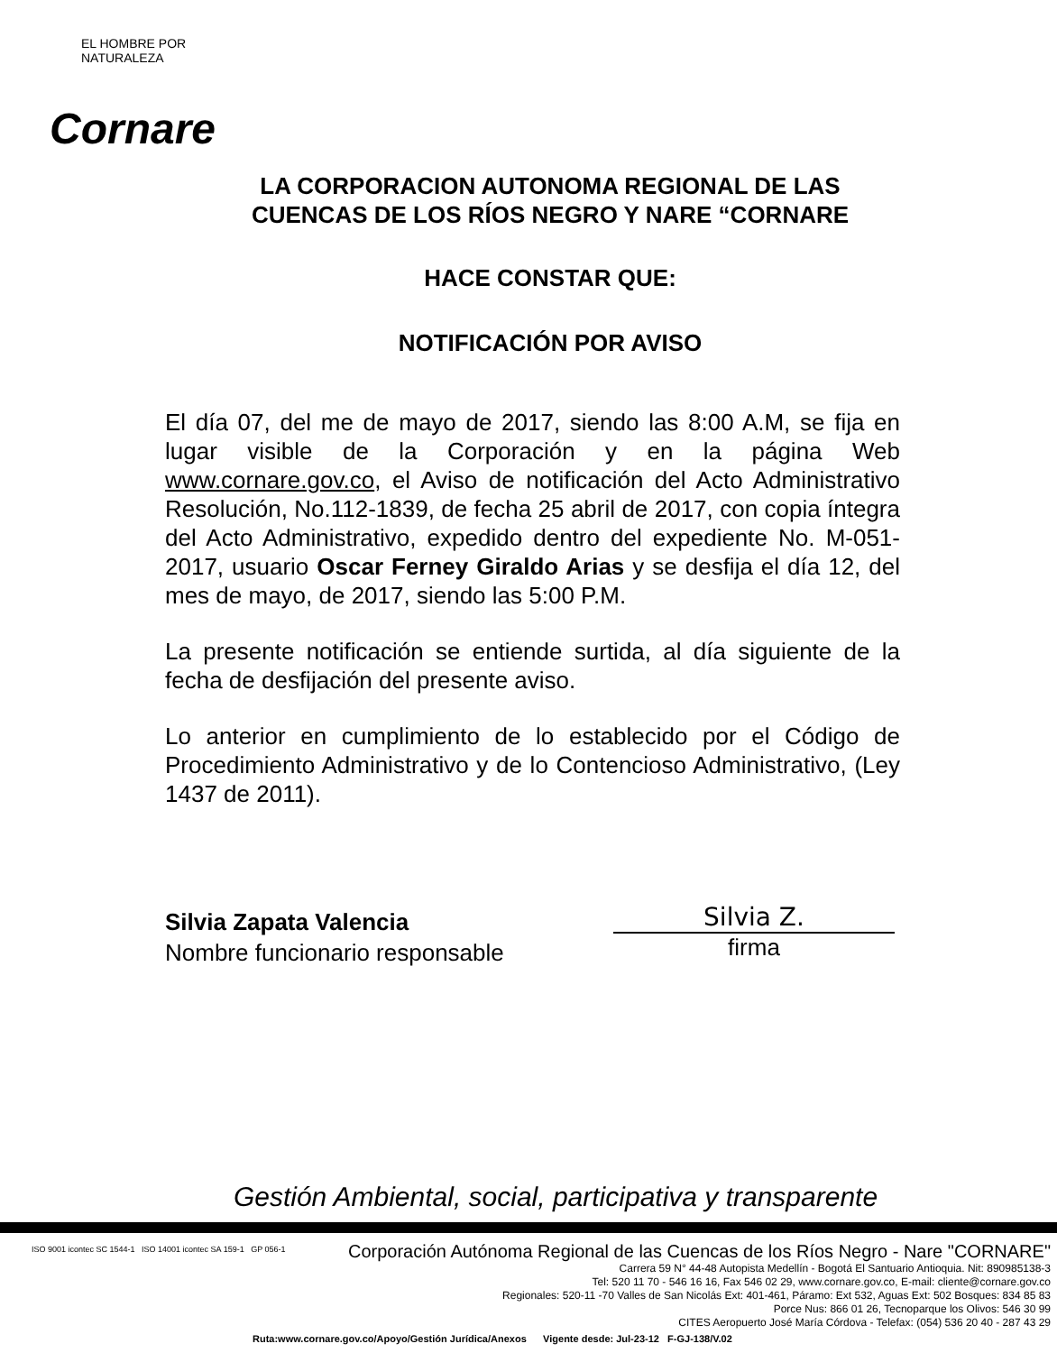EL HOMBRE POR NATURALEZA
Cornare
LA CORPORACION AUTONOMA REGIONAL DE LAS CUENCAS DE LOS RÍOS NEGRO Y NARE “CORNARE
HACE CONSTAR QUE:
NOTIFICACIÓN POR AVISO
El día 07, del me de mayo de 2017, siendo las 8:00 A.M, se fija en lugar visible de la Corporación y en la página Web www.cornare.gov.co, el Aviso de notificación del Acto Administrativo Resolución, No.112-1839, de fecha 25 abril de 2017, con copia íntegra del Acto Administrativo, expedido dentro del expediente No. M-051-2017, usuario Oscar Ferney Giraldo Arias y se desfija el día 12, del mes de mayo, de 2017, siendo las 5:00 P.M.
La presente notificación se entiende surtida, al día siguiente de la fecha de desfijación del presente aviso.
Lo anterior en cumplimiento de lo establecido por el Código de Procedimiento Administrativo y de lo Contencioso Administrativo, (Ley 1437 de 2011).
Silvia Zapata Valencia
Nombre funcionario responsable
Silvia Z.
firma
Gestión Ambiental, social, participativa y transparente
ISO 9001 icontec SC 1544-1 ISO 14001 icontec SA 159-1 GP 056-1
Corporación Autónoma Regional de las Cuencas de los Ríos Negro - Nare "CORNARE"
Carrera 59 N° 44-48 Autopista Medellín - Bogotá El Santuario Antioquia. Nit: 890985138-3
Tel: 520 11 70 - 546 16 16, Fax 546 02 29, www.cornare.gov.co, E-mail: cliente@cornare.gov.co
Regionales: 520-11 -70 Valles de San Nicolás Ext: 401-461, Páramo: Ext 532, Aguas Ext: 502 Bosques: 834 85 83
Porce Nus: 866 01 26, Tecnoparque los Olivos: 546 30 99
CITES Aeropuerto José María Córdova - Telefax: (054) 536 20 40 - 287 43 29
Ruta:www.cornare.gov.co/Apoyo/Gestión Jurídica/Anexos Vigente desde: Jul-23-12 F-GJ-138/V.02